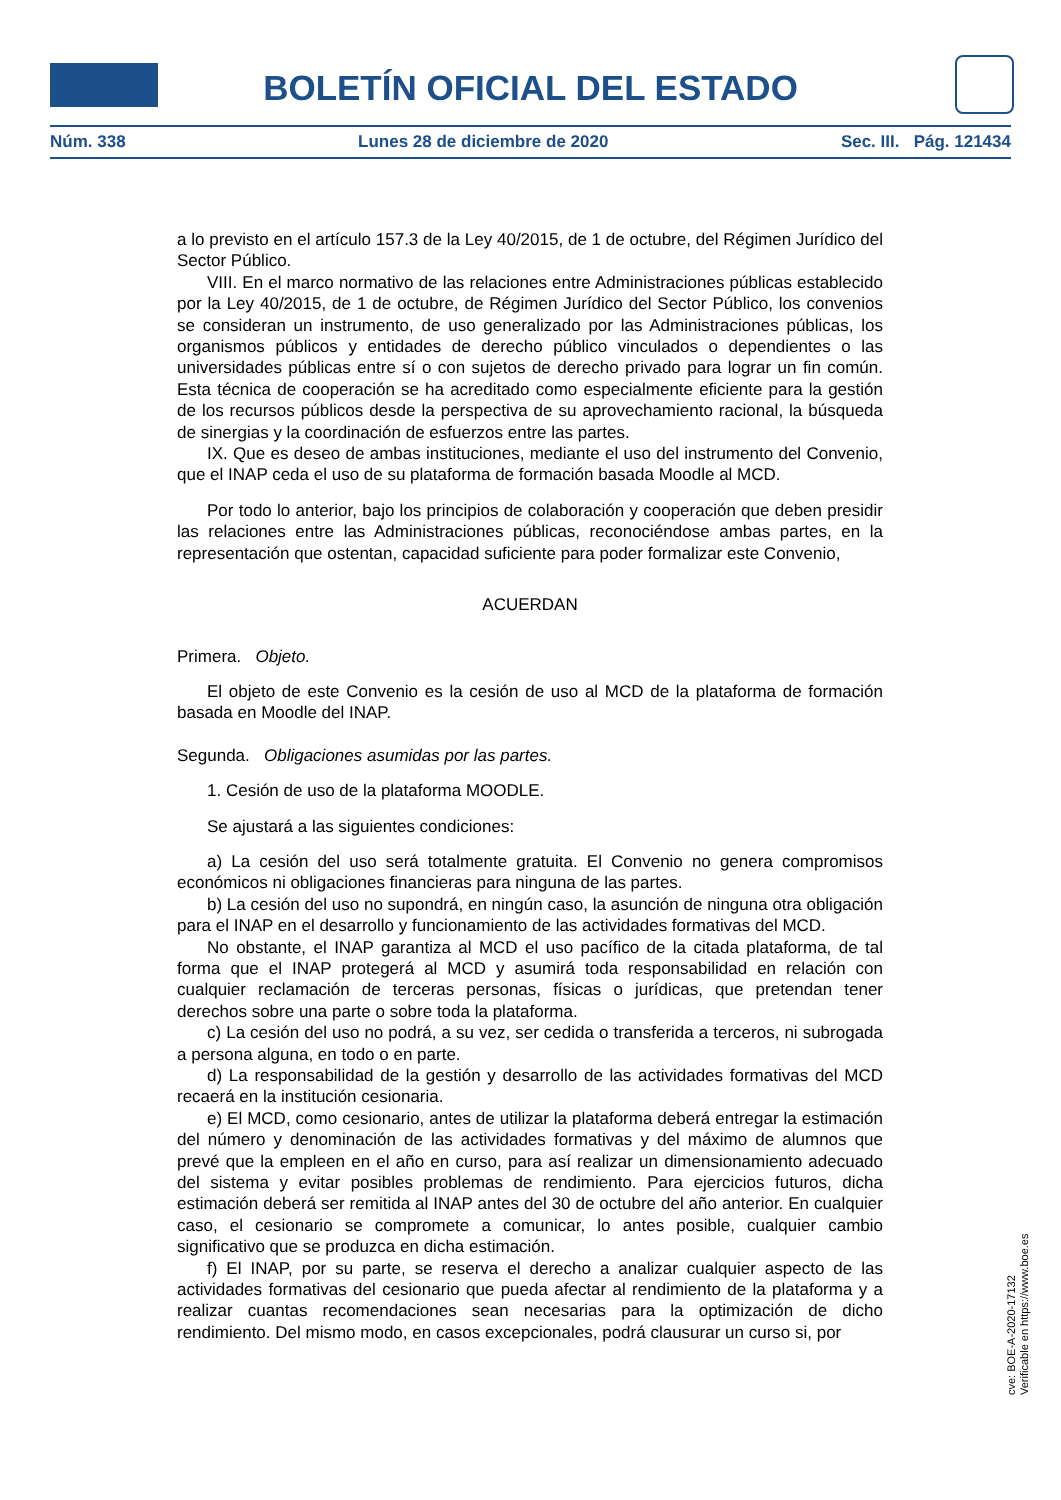BOLETÍN OFICIAL DEL ESTADO
Núm. 338 Lunes 28 de diciembre de 2020 Sec. III. Pág. 121434
a lo previsto en el artículo 157.3 de la Ley 40/2015, de 1 de octubre, del Régimen Jurídico del Sector Público.
VIII. En el marco normativo de las relaciones entre Administraciones públicas establecido por la Ley 40/2015, de 1 de octubre, de Régimen Jurídico del Sector Público, los convenios se consideran un instrumento, de uso generalizado por las Administraciones públicas, los organismos públicos y entidades de derecho público vinculados o dependientes o las universidades públicas entre sí o con sujetos de derecho privado para lograr un fin común. Esta técnica de cooperación se ha acreditado como especialmente eficiente para la gestión de los recursos públicos desde la perspectiva de su aprovechamiento racional, la búsqueda de sinergias y la coordinación de esfuerzos entre las partes.
IX. Que es deseo de ambas instituciones, mediante el uso del instrumento del Convenio, que el INAP ceda el uso de su plataforma de formación basada Moodle al MCD.
Por todo lo anterior, bajo los principios de colaboración y cooperación que deben presidir las relaciones entre las Administraciones públicas, reconociéndose ambas partes, en la representación que ostentan, capacidad suficiente para poder formalizar este Convenio,
ACUERDAN
Primera. Objeto.
El objeto de este Convenio es la cesión de uso al MCD de la plataforma de formación basada en Moodle del INAP.
Segunda. Obligaciones asumidas por las partes.
1. Cesión de uso de la plataforma MOODLE.
Se ajustará a las siguientes condiciones:
a) La cesión del uso será totalmente gratuita. El Convenio no genera compromisos económicos ni obligaciones financieras para ninguna de las partes.
b) La cesión del uso no supondrá, en ningún caso, la asunción de ninguna otra obligación para el INAP en el desarrollo y funcionamiento de las actividades formativas del MCD.
No obstante, el INAP garantiza al MCD el uso pacífico de la citada plataforma, de tal forma que el INAP protegerá al MCD y asumirá toda responsabilidad en relación con cualquier reclamación de terceras personas, físicas o jurídicas, que pretendan tener derechos sobre una parte o sobre toda la plataforma.
c) La cesión del uso no podrá, a su vez, ser cedida o transferida a terceros, ni subrogada a persona alguna, en todo o en parte.
d) La responsabilidad de la gestión y desarrollo de las actividades formativas del MCD recaerá en la institución cesionaria.
e) El MCD, como cesionario, antes de utilizar la plataforma deberá entregar la estimación del número y denominación de las actividades formativas y del máximo de alumnos que prevé que la empleen en el año en curso, para así realizar un dimensionamiento adecuado del sistema y evitar posibles problemas de rendimiento. Para ejercicios futuros, dicha estimación deberá ser remitida al INAP antes del 30 de octubre del año anterior. En cualquier caso, el cesionario se compromete a comunicar, lo antes posible, cualquier cambio significativo que se produzca en dicha estimación.
f) El INAP, por su parte, se reserva el derecho a analizar cualquier aspecto de las actividades formativas del cesionario que pueda afectar al rendimiento de la plataforma y a realizar cuantas recomendaciones sean necesarias para la optimización de dicho rendimiento. Del mismo modo, en casos excepcionales, podrá clausurar un curso si, por
cve: BOE-A-2020-17132
Verificable en https://www.boe.es